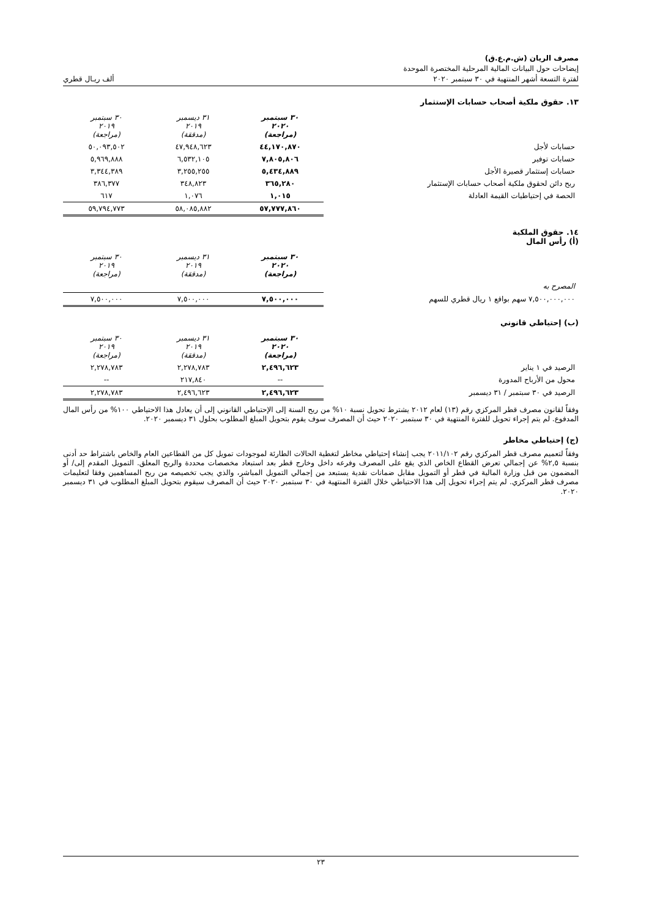مصرف الريان (ش.م.ع.ق)
إيضاحات حول البيانات المالية المرحلية المختصرة الموحدة
لفترة التسعة أشهر المنتهية في ٣٠ سبتمبر ٢٠٢٠ ألف ريـال قطري
١٣. حقوق ملكية أصحاب حسابات الإستثمار
| | ٣٠ سبتمبر ٢٠٢٠ (مراجعة) | ٣١ ديسمبر ٢٠١٩ (مدققة) | ٣٠ سبتمبر ٢٠١٩ (مراجعة) |
| حسابات لأجل | ٤٤,١٧٠,٨٧٠ | ٤٧,٩٤٨,٦٢٣ | ٥٠,٠٩٣,٥٠٢ |
| حسابات توفير | ٧,٨٠٥,٨٠٦ | ٦,٥٣٢,١٠٥ | ٥,٩٦٩,٨٨٨ |
| حسابات إستثمار قصيرة الأجل | ٥,٤٣٤,٨٨٩ | ٣,٢٥٥,٢٥٥ | ٣,٣٤٤,٣٨٩ |
| ربح دائن لحقوق ملكية أصحاب حسابات الإستثمار | ٣٦٥,٢٨٠ | ٣٤٨,٨٢٣ | ٣٨٦,٣٧٧ |
| الحصة في إحتياطيات القيمة العادلة | ١,٠١٥ | ١,٠٧٦ | ٦١٧ |
| | ٥٧,٧٧٧,٨٦٠ | ٥٨,٠٨٥,٨٨٢ | ٥٩,٧٩٤,٧٧٣ |
١٤. حقوق الملكية
(أ) رأس المال
| | ٣٠ سبتمبر ٢٠٢٠ (مراجعة) | ٣١ ديسمبر ٢٠١٩ (مدققة) | ٣٠ سبتمبر ٢٠١٩ (مراجعة) |
| المصرح به | | | |
| ٧,٥٠٠,٠٠٠,٠٠٠ سهم بواقع ١ ريال قطري للسهم | ٧,٥٠٠,٠٠٠ | ٧,٥٠٠,٠٠٠ | ٧,٥٠٠,٠٠٠ |
(ب) إحتياطي قانوني
| | ٣٠ سبتمبر ٢٠٢٠ (مراجعة) | ٣١ ديسمبر ٢٠١٩ (مدققة) | ٣٠ سبتمبر ٢٠١٩ (مراجعة) |
| الرصيد في ١ يناير | ٢,٤٩٦,٦٢٣ | ٢,٢٧٨,٧٨٣ | ٢,٢٧٨,٧٨٣ |
| محول من الأرباح المدورة | -- | ٢١٧,٨٤٠ | -- |
| الرصيد في ٣٠ سبتمبر / ٣١ ديسمبر | ٢,٤٩٦,٦٢٣ | ٢,٤٩٦,٦٢٣ | ٢,٢٧٨,٧٨٣ |
وفقاً لقانون مصرف قطر المركزي رقم (١٣) لعام ٢٠١٢ يشترط تحويل نسبة ١٠% من ربح السنة إلى الإحتياطي القانوني إلى أن يعادل هذا الاحتياطي ١٠٠% من رأس المال المدفوع. لم يتم إجراء تحويل للفترة المنتهية في ٣٠ سبتمبر ٢٠٢٠ حيث أن المصرف سوف يقوم بتحويل المبلغ المطلوب بحلول ٣١ ديسمبر ٢٠٢٠.
(ج) إحتياطي مخاطر
وفقاً لتعميم مصرف قطر المركزي رقم ٢٠١١/١٠٢ يجب إنشاء إحتياطي مخاطر لتغطية الحالات الطارئة لموجودات تمويل كل من القطاعين العام والخاص باشتراط حد أدنى بنسبة ٢,٥% عن إجمالي تعرض القطاع الخاص الذي يقع على المصرف وفرعه داخل وخارج قطر بعد استبعاد مخصصات محددة والربح المعلق. التمويل المقدم إلى/ أو المضمون من قبل وزارة المالية في قطر أو التمويل مقابل ضمانات نقدية يستبعد من إجمالي التمويل المباشر، والذي يجب تخصيصه من ربح المساهمين وفقا لتعليمات مصرف قطر المركزي. لم يتم إجراء تحويل إلى هذا الاحتياطي خلال الفترة المنتهية في ٣٠ سبتمبر ٢٠٢٠ حيث أن المصرف سيقوم بتحويل المبلغ المطلوب في ٣١ ديسمبر ٢٠٢٠.
٢٣